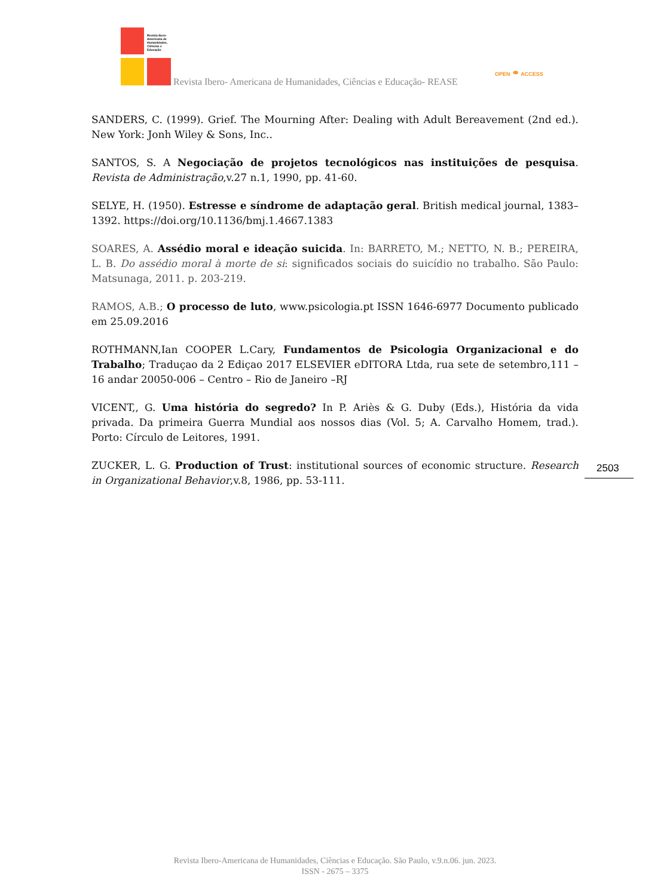Revista Ibero-
Americana de
Humanidades,
Ciências e
Educação
Revista Ibero- Americana de Humanidades, Ciências e Educação- REASE
OPEN ⚭ ACCESS
SANDERS, C. (1999). Grief. The Mourning After: Dealing with Adult Bereavement (2nd ed.). New York: Jonh Wiley & Sons, Inc..
SANTOS, S. A Negociação de projetos tecnológicos nas instituições de pesquisa. Revista de Administração,v.27 n.1, 1990, pp. 41-60.
SELYE, H. (1950). Estresse e síndrome de adaptação geral. British medical journal, 1383–1392. https://doi.org/10.1136/bmj.1.4667.1383
SOARES, A. Assédio moral e ideação suicida. In: BARRETO, M.; NETTO, N. B.; PEREIRA, L. B. Do assédio moral à morte de si: significados sociais do suicídio no trabalho. São Paulo: Matsunaga, 2011. p. 203-219.
RAMOS, A.B.; O processo de luto, www.psicologia.pt ISSN 1646-6977 Documento publicado em 25.09.2016
ROTHMANN,Ian COOPER L.Cary, Fundamentos de Psicologia Organizacional e do Trabalho; Traduçao da 2 Ediçao 2017 ELSEVIER eDITORA Ltda, rua sete de setembro,111 – 16 andar 20050-006 – Centro – Rio de Janeiro –RJ
VICENT,, G. Uma história do segredo? In P. Ariès & G. Duby (Eds.), História da vida privada. Da primeira Guerra Mundial aos nossos dias (Vol. 5; A. Carvalho Homem, trad.). Porto: Círculo de Leitores, 1991.
ZUCKER, L. G. Production of Trust: institutional sources of economic structure. Research in Organizational Behavior,v.8, 1986, pp. 53-111.
2503
Revista Ibero-Americana de Humanidades, Ciências e Educação. São Paulo, v.9.n.06. jun. 2023.
ISSN - 2675 – 3375